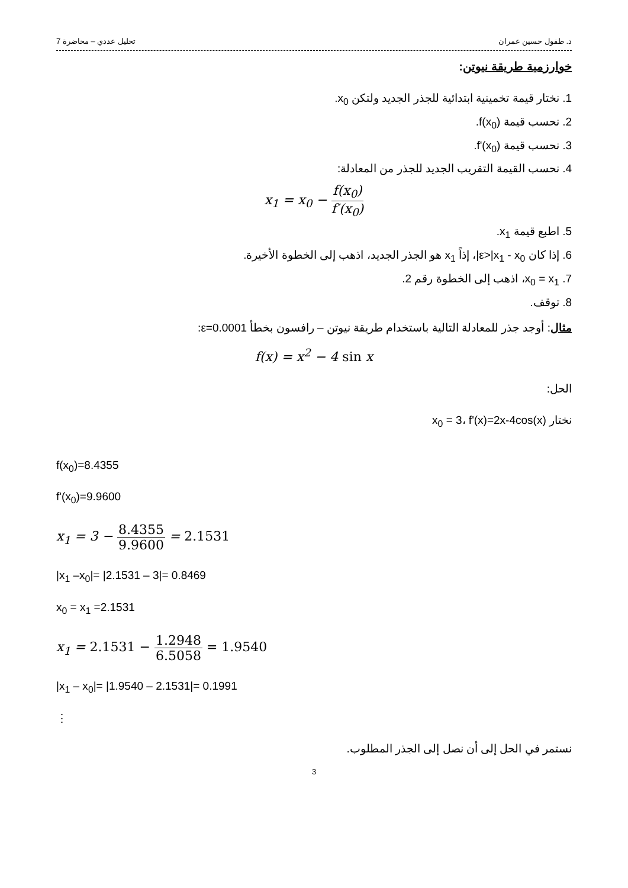د. طفول حسين عمران تحليل عددي – محاضرة 7
خوارزمية طريقة نيوتن:
1. نختار قيمة تخمينية ابتدائية للجذر الجديد ولتكن x<sub>0</sub>.
2. نحسب قيمة f(x<sub>0</sub>).
3. نحسب قيمة f'(x<sub>0</sub>).
4. نحسب القيمة التقريب الجديد للجذر من المعادلة:
x<sub>1</sub> = x<sub>0</sub> − f(x<sub>0</sub>) f′(x<sub>0</sub>)
5. اطبع قيمة x<sub>1</sub>.
6. إذا كان ε>|x<sub>1</sub> - x<sub>0</sub>|، إذاً x<sub>1</sub> هو الجذر الجديد، اذهب إلى الخطوة الأخيرة.
7. x<sub>0</sub> = x<sub>1</sub>، اذهب إلى الخطوة رقم 2.
8. توقف.
مثال: أوجد جذر للمعادلة التالية باستخدام طريقة نيوتن – رافسون بخطأ ε=0.0001:
f(x) = x<sup>2</sup> − 4 sin x
الحل:
نختار x<sub>0</sub> = 3، f'(x)=2x-4cos(x)
f(x<sub>0</sub>)=8.4355
f'(x<sub>0</sub>)=9.9600
x<sub>1</sub> = 3 − 8.4355 9.9600 = 2.1531
|x<sub>1</sub> –x<sub>0</sub>|= |2.1531 – 3|= 0.8469
x<sub>0</sub> = x<sub>1</sub> =2.1531
x<sub>1</sub> = 2.1531 − 1.2948 6.5058 = 1.9540
|x<sub>1</sub> – x<sub>0</sub>|= |1.9540 – 2.1531|= 0.1991
⋮
نستمر في الحل إلى أن نصل إلى الجذر المطلوب.
3